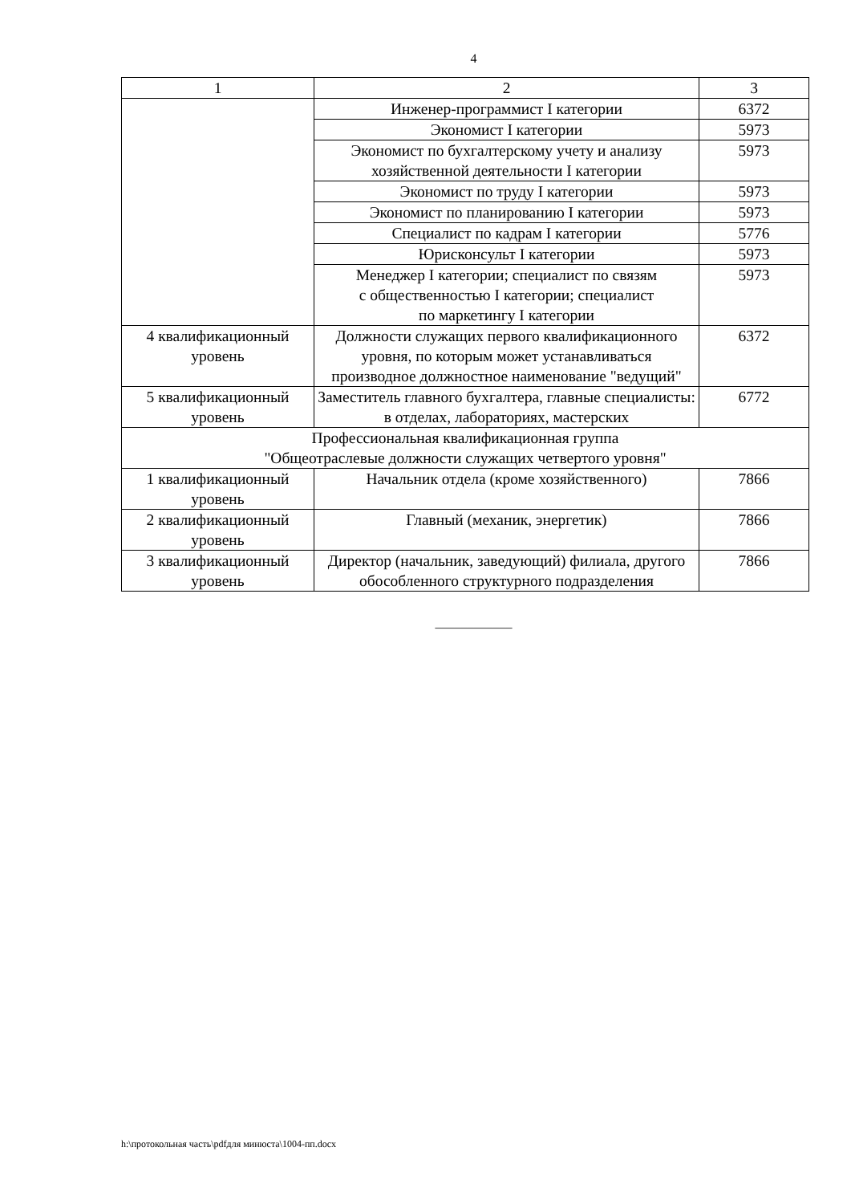4
| 1 | 2 | 3 |
| --- | --- | --- |
| | Инженер-программист I категории | 6372 |
| | Экономист I категории | 5973 |
| | Экономист по бухгалтерскому учету и анализу хозяйственной деятельности I категории | 5973 |
| | Экономист по труду I категории | 5973 |
| | Экономист по планированию I категории | 5973 |
| | Специалист по кадрам I категории | 5776 |
| | Юрисконсульт I категории | 5973 |
| | Менеджер I категории; специалист по связям с общественностью I категории; специалист по маркетингу I категории | 5973 |
| 4 квалификационный уровень | Должности служащих первого квалификационного уровня, по которым может устанавливаться производное должностное наименование "ведущий" | 6372 |
| 5 квалификационный уровень | Заместитель главного бухгалтера, главные специалисты: в отделах, лабораториях, мастерских | 6772 |
| Профессиональная квалификационная группа "Общеотраслевые должности служащих четвертого уровня" | | |
| 1 квалификационный уровень | Начальник отдела (кроме хозяйственного) | 7866 |
| 2 квалификационный уровень | Главный (механик, энергетик) | 7866 |
| 3 квалификационный уровень | Директор (начальник, заведующий) филиала, другого обособленного структурного подразделения | 7866 |
____________
h:\протокольная часть\pdfдля минюста\1004-пп.docx